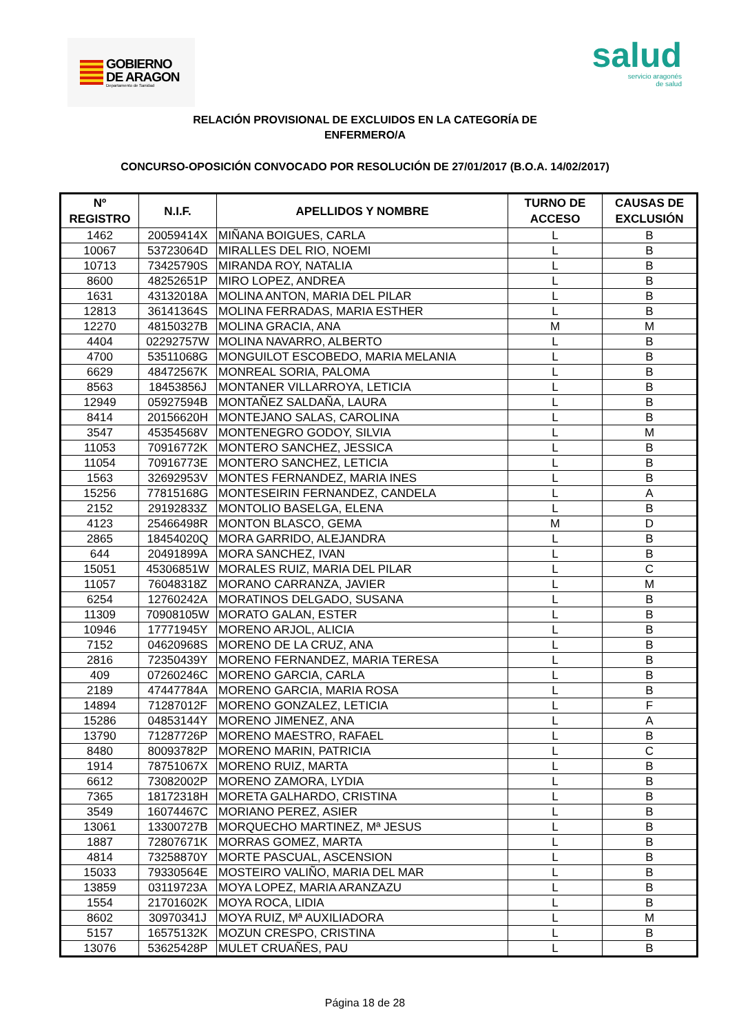GOBIERNO
DE ARAGON
Departamento de Sanidad
salud
servicio aragonés
de salud
RELACIÓN PROVISIONAL DE EXCLUIDOS EN LA CATEGORÍA DE
ENFERMERO/A
CONCURSO-OPOSICIÓN CONVOCADO POR RESOLUCIÓN DE 27/01/2017 (B.O.A. 14/02/2017)
| Nº REGISTRO | N.I.F. | APELLIDOS Y NOMBRE | TURNO DE ACCESO | CAUSAS DE EXCLUSIÓN |
| --- | --- | --- | --- | --- |
| 1462 | 20059414X | MIÑANA BOIGUES, CARLA | L | B |
| 10067 | 53723064D | MIRALLES DEL RIO, NOEMI | L | B |
| 10713 | 73425790S | MIRANDA ROY, NATALIA | L | B |
| 8600 | 48252651P | MIRO LOPEZ, ANDREA | L | B |
| 1631 | 43132018A | MOLINA ANTON, MARIA DEL PILAR | L | B |
| 12813 | 36141364S | MOLINA FERRADAS, MARIA ESTHER | L | B |
| 12270 | 48150327B | MOLINA GRACIA, ANA | M | M |
| 4404 | 02292757W | MOLINA NAVARRO, ALBERTO | L | B |
| 4700 | 53511068G | MONGUILOT ESCOBEDO, MARIA MELANIA | L | B |
| 6629 | 48472567K | MONREAL SORIA, PALOMA | L | B |
| 8563 | 18453856J | MONTANER VILLARROYA, LETICIA | L | B |
| 12949 | 05927594B | MONTAÑEZ SALDAÑA, LAURA | L | B |
| 8414 | 20156620H | MONTEJANO SALAS, CAROLINA | L | B |
| 3547 | 45354568V | MONTENEGRO GODOY, SILVIA | L | M |
| 11053 | 70916772K | MONTERO SANCHEZ, JESSICA | L | B |
| 11054 | 70916773E | MONTERO SANCHEZ, LETICIA | L | B |
| 1563 | 32692953V | MONTES FERNANDEZ, MARIA INES | L | B |
| 15256 | 77815168G | MONTESEIRIN FERNANDEZ, CANDELA | L | A |
| 2152 | 29192833Z | MONTOLIO BASELGA, ELENA | L | B |
| 4123 | 25466498R | MONTON BLASCO, GEMA | M | D |
| 2865 | 18454020Q | MORA GARRIDO, ALEJANDRA | L | B |
| 644 | 20491899A | MORA SANCHEZ, IVAN | L | B |
| 15051 | 45306851W | MORALES RUIZ, MARIA DEL PILAR | L | C |
| 11057 | 76048318Z | MORANO CARRANZA, JAVIER | L | M |
| 6254 | 12760242A | MORATINOS DELGADO, SUSANA | L | B |
| 11309 | 70908105W | MORATO GALAN, ESTER | L | B |
| 10946 | 17771945Y | MORENO ARJOL, ALICIA | L | B |
| 7152 | 04620968S | MORENO DE LA CRUZ, ANA | L | B |
| 2816 | 72350439Y | MORENO FERNANDEZ, MARIA TERESA | L | B |
| 409 | 07260246C | MORENO GARCIA, CARLA | L | B |
| 2189 | 47447784A | MORENO GARCIA, MARIA ROSA | L | B |
| 14894 | 71287012F | MORENO GONZALEZ, LETICIA | L | F |
| 15286 | 04853144Y | MORENO JIMENEZ, ANA | L | A |
| 13790 | 71287726P | MORENO MAESTRO, RAFAEL | L | B |
| 8480 | 80093782P | MORENO MARIN, PATRICIA | L | C |
| 1914 | 78751067X | MORENO RUIZ, MARTA | L | B |
| 6612 | 73082002P | MORENO ZAMORA, LYDIA | L | B |
| 7365 | 18172318H | MORETA GALHARDO, CRISTINA | L | B |
| 3549 | 16074467C | MORIANO PEREZ, ASIER | L | B |
| 13061 | 13300727B | MORQUECHO MARTINEZ, Mª JESUS | L | B |
| 1887 | 72807671K | MORRAS GOMEZ, MARTA | L | B |
| 4814 | 73258870Y | MORTE PASCUAL, ASCENSION | L | B |
| 15033 | 79330564E | MOSTEIRO VALIÑO, MARIA DEL MAR | L | B |
| 13859 | 03119723A | MOYA LOPEZ, MARIA ARANZAZU | L | B |
| 1554 | 21701602K | MOYA ROCA, LIDIA | L | B |
| 8602 | 30970341J | MOYA RUIZ, Mª AUXILIADORA | L | M |
| 5157 | 16575132K | MOZUN CRESPO, CRISTINA | L | B |
| 13076 | 53625428P | MULET CRUAÑES, PAU | L | B |
Página 18 de 28